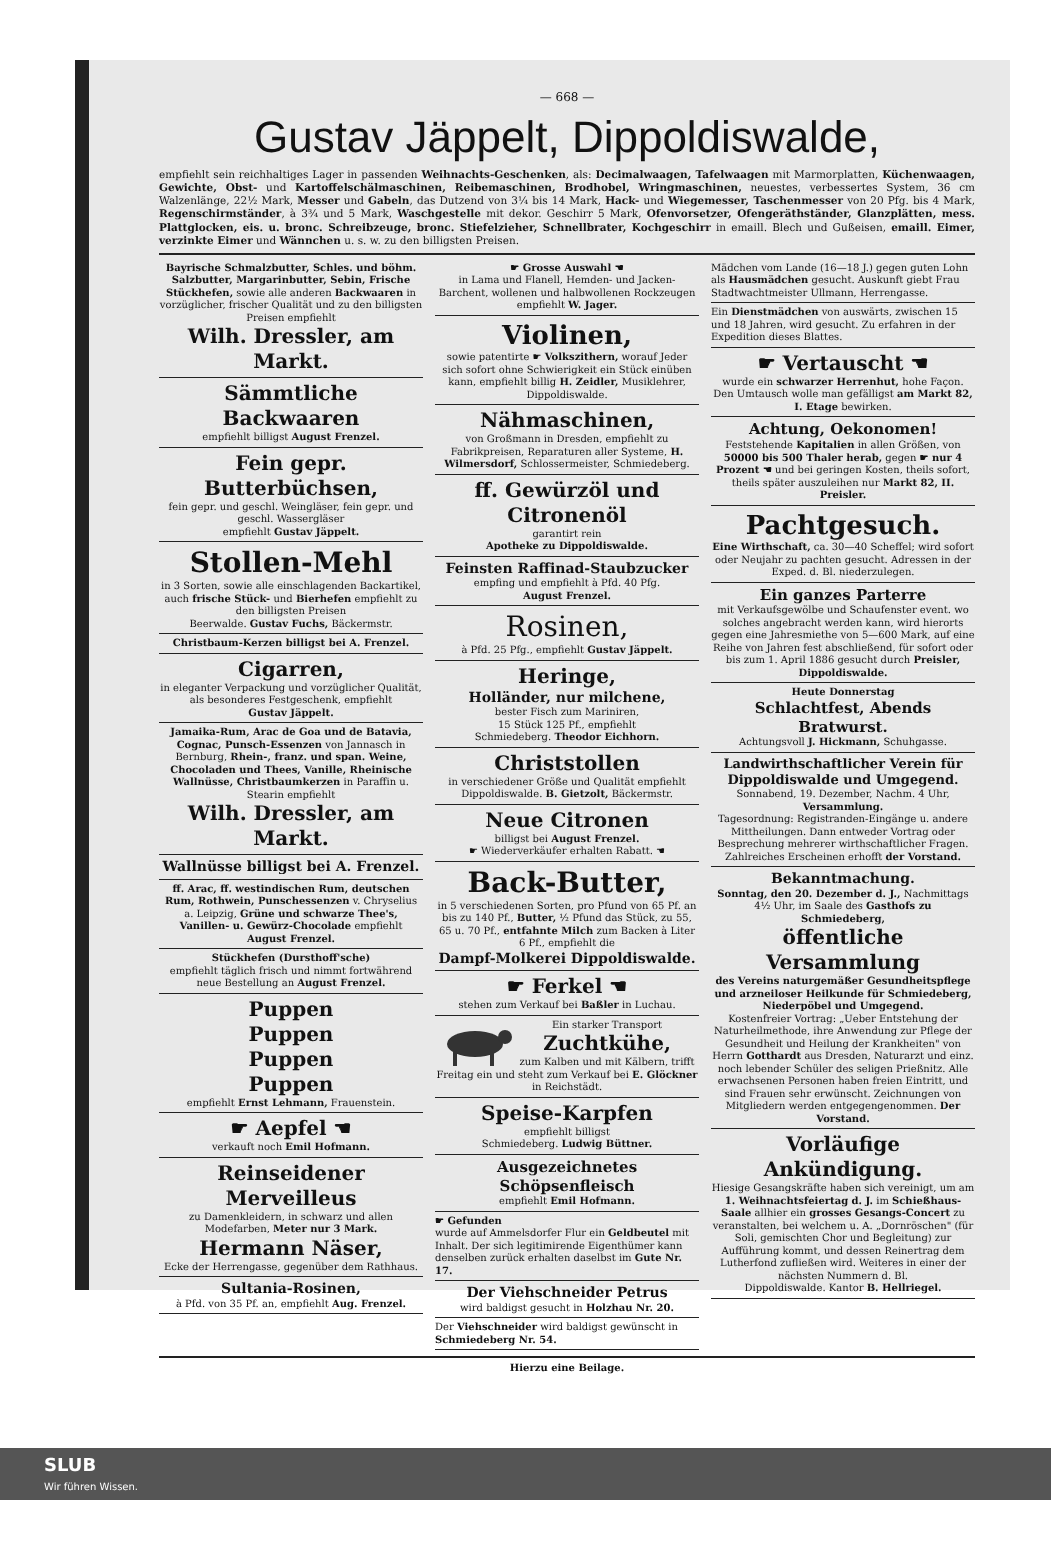— 668 —
Gustav Jäppelt, Dippoldiswalde,
empfiehlt sein reichhaltiges Lager in passenden Weihnachts-Geschenken, als: Decimalwaagen, Tafelwaagen mit Marmorplatten, Küchenwaagen, Gewichte, Obst- und Kartoffelschälmaschinen, Reibemaschinen, Brodhobel, Wringmaschinen, neuestes, verbessertes System, 36 cm Walzenlänge, 22½ Mark, Messer und Gabeln, das Dutzend von 3¼ bis 14 Mark, Hack- und Wiegemesser, Taschenmesser von 20 Pfg. bis 4 Mark, Regenschirmständer, à 3¾ und 5 Mark, Waschgestelle mit dekor. Geschirr 5 Mark, Ofenvorsetzer, Ofengeräthständer, Glanzplätten, mess. Plattglocken, eis. u. bronc. Schreibzeuge, bronc. Stiefelzieher, Schnellbrater, Kochgeschirr in emaill. Blech und Gußeisen, emaill. Eimer, verzinkte Eimer und Wännchen u. s. w. zu den billigsten Preisen.
Bayrische Schmalzbutter, Schles. und böhm. Salzbutter, Margarinbutter, Sebin, Frische Stückhefen, sowie alle anderen Backwaaren in vorzüglicher, frischer Qualität und zu den billigsten Preisen empfiehlt
Wilh. Dressler, am Markt.
Sämmtliche Backwaaren
empfiehlt billigst August Frenzel.
Fein gepr. Butterbüchsen,
fein gepr. und geschl. Weingläser, fein gepr. und geschl. Wassergläser
empfiehlt Gustav Jäppelt.
Stollen-Mehl
in 3 Sorten, sowie alle einschlagenden Backartikel, auch frische Stück- und Bierhefen empfiehlt zu den billigsten Preisen
Beerwalde. Gustav Fuchs, Bäckermstr.
Christbaum-Kerzen billigst bei A. Frenzel.
Cigarren,
in eleganter Verpackung und vorzüglicher Qualität, als besonderes Festgeschenk, empfiehlt
Gustav Jäppelt.
Jamaika-Rum, Arac de Goa und de Batavia, Cognac, Punsch-Essenzen von Jannasch in Bernburg, Rhein-, franz. und span. Weine, Chocoladen und Thees, Vanille, Rheinische Wallnüsse, Christbaumkerzen in Paraffin u. Stearin empfiehlt
Wilh. Dressler, am Markt.
Wallnüsse billigst bei A. Frenzel.
ff. Arac, ff. westindischen Rum, deutschen Rum, Rothwein, Punschessenzen v. Chryselius a. Leipzig, Grüne und schwarze Thee's, Vanillen- u. Gewürz-Chocolade empfiehlt August Frenzel.
Stückhefen (Dursthoff'sche)
empfiehlt täglich frisch und nimmt fortwährend neue Bestellung an August Frenzel.
Puppen
Puppen
Puppen
Puppen
empfiehlt Ernst Lehmann, Frauenstein.
☛ Aepfel ☚
verkauft noch Emil Hofmann.
Reinseidener Merveilleus
zu Damenkleidern, in schwarz und allen Modefarben, Meter nur 3 Mark.
Hermann Näser,
Ecke der Herrengasse, gegenüber dem Rathhaus.
Sultania-Rosinen,
à Pfd. von 35 Pf. an, empfiehlt Aug. Frenzel.
☛ Grosse Auswahl ☚
in Lama und Flanell, Hemden- und Jacken-Barchent, wollenen und halbwollenen Rockzeugen empfiehlt W. Jager.
Violinen,
sowie patentirte ☛ Volkszithern, worauf Jeder sich sofort ohne Schwierigkeit ein Stück einüben kann, empfiehlt billig H. Zeidler, Musiklehrer, Dippoldiswalde.
Nähmaschinen,
von Großmann in Dresden, empfiehlt zu Fabrikpreisen, Reparaturen aller Systeme, H. Wilmersdorf, Schlossermeister, Schmiedeberg.
ff. Gewürzöl und Citronenöl
garantirt rein
Apotheke zu Dippoldiswalde.
Feinsten Raffinad-Staubzucker
empfing und empfiehlt à Pfd. 40 Pfg.
August Frenzel.
Rosinen,
à Pfd. 25 Pfg., empfiehlt Gustav Jäppelt.
Heringe,
Holländer, nur milchene,
bester Fisch zum Mariniren,
15 Stück 125 Pf., empfiehlt
Schmiedeberg. Theodor Eichhorn.
Christstollen
in verschiedener Größe und Qualität empfiehlt
Dippoldiswalde. B. Gietzolt, Bäckermstr.
Neue Citronen
billigst bei August Frenzel.
☛ Wiederverkäufer erhalten Rabatt. ☚
Back-Butter,
in 5 verschiedenen Sorten, pro Pfund von 65 Pf. an bis zu 140 Pf., Butter, ½ Pfund das Stück, zu 55, 65 u. 70 Pf., entfahnte Milch zum Backen à Liter 6 Pf., empfiehlt die
Dampf-Molkerei Dippoldiswalde.
☛ Ferkel ☚
stehen zum Verkauf bei Baßler in Luchau.
Ein starker Transport
Zuchtkühe,
zum Kalben und mit Kälbern, trifft Freitag ein und steht zum Verkauf bei E. Glöckner in Reichstädt.
Speise-Karpfen
empfiehlt billigst
Schmiedeberg. Ludwig Büttner.
Ausgezeichnetes Schöpsenfleisch
empfiehlt Emil Hofmann.
☛ Gefunden
wurde auf Ammelsdorfer Flur ein Geldbeutel mit Inhalt. Der sich legitimirende Eigenthümer kann denselben zurück erhalten daselbst im Gute Nr. 17.
Der Viehschneider Petrus
wird baldigst gesucht in Holzhau Nr. 20.
Der Viehschneider wird baldigst gewünscht in Schmiedeberg Nr. 54.
Mädchen vom Lande (16—18 J.) gegen guten Lohn als Hausmädchen gesucht. Auskunft giebt Frau Stadtwachtmeister Ullmann, Herrengasse.
Ein Dienstmädchen von auswärts, zwischen 15 und 18 Jahren, wird gesucht. Zu erfahren in der Expedition dieses Blattes.
☛ Vertauscht ☚
wurde ein schwarzer Herrenhut, hohe Façon. Den Umtausch wolle man gefälligst am Markt 82, I. Etage bewirken.
Achtung, Oekonomen!
Feststehende Kapitalien in allen Größen, von 50000 bis 500 Thaler herab, gegen ☛ nur 4 Prozent ☚ und bei geringen Kosten, theils sofort, theils später auszuleihen nur Markt 82, II. Preisler.
Pachtgesuch.
Eine Wirthschaft, ca. 30—40 Scheffel; wird sofort oder Neujahr zu pachten gesucht. Adressen in der Exped. d. Bl. niederzulegen.
Ein ganzes Parterre
mit Verkaufsgewölbe und Schaufenster event. wo solches angebracht werden kann, wird hierorts gegen eine Jahresmiethe von 5—600 Mark, auf eine Reihe von Jahren fest abschließend, für sofort oder bis zum 1. April 1886 gesucht durch Preisler, Dippoldiswalde.
Heute Donnerstag
Schlachtfest, Abends Bratwurst.
Achtungsvoll J. Hickmann, Schuhgasse.
Landwirthschaftlicher Verein für Dippoldiswalde und Umgegend.
Sonnabend, 19. Dezember, Nachm. 4 Uhr, Versammlung.
Tagesordnung: Registranden-Eingänge u. andere Mittheilungen. Dann entweder Vortrag oder Besprechung mehrerer wirthschaftlicher Fragen. Zahlreiches Erscheinen erhofft der Vorstand.
Bekanntmachung.
Sonntag, den 20. Dezember d. J., Nachmittags 4½ Uhr, im Saale des Gasthofs zu Schmiedeberg,
öffentliche Versammlung
des Vereins naturgemäßer Gesundheitspflege und arzneiloser Heilkunde für Schmiedeberg, Niederpöbel und Umgegend.
Kostenfreier Vortrag: „Ueber Entstehung der Naturheilmethode, ihre Anwendung zur Pflege der Gesundheit und Heilung der Krankheiten" von Herrn Gotthardt aus Dresden, Naturarzt und einz. noch lebender Schüler des seligen Prießnitz. Alle erwachsenen Personen haben freien Eintritt, und sind Frauen sehr erwünscht. Zeichnungen von Mitgliedern werden entgegengenommen. Der Vorstand.
Vorläufige Ankündigung.
Hiesige Gesangskräfte haben sich vereinigt, um am 1. Weihnachtsfeiertag d. J. im Schießhaus-Saale allhier ein grosses Gesangs-Concert zu veranstalten, bei welchem u. A. „Dornröschen" (für Soli, gemischten Chor und Begleitung) zur Aufführung kommt, und dessen Reinertrag dem Lutherfond zufließen wird. Weiteres in einer der nächsten Nummern d. Bl.
Dippoldiswalde. Kantor B. Hellriegel.
Hierzu eine Beilage.
SLUB
Wir führen Wissen.